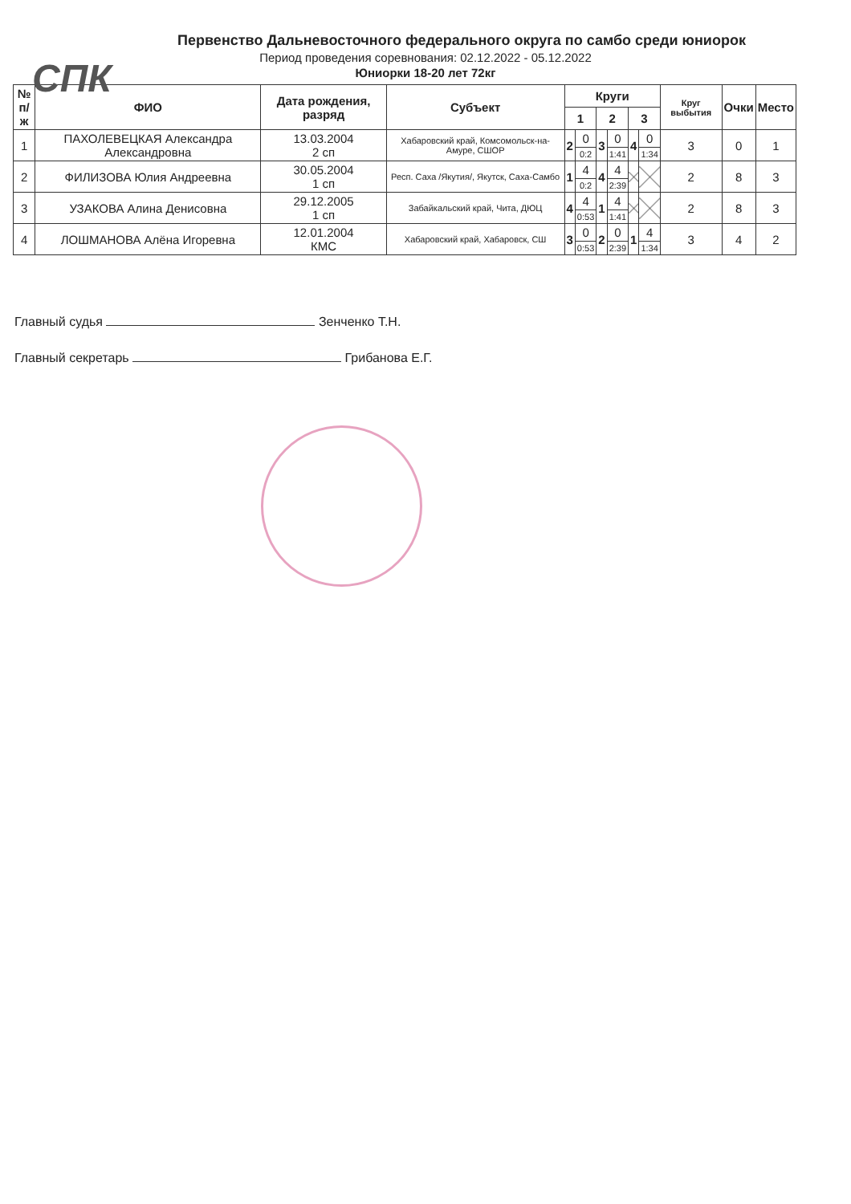СПК
Первенство Дальневосточного федерального округа по самбо среди юниорок
Период проведения соревнования: 02.12.2022 - 05.12.2022
Юниорки 18-20 лет 72кг
| № п/ж | ФИО | Дата рождения, разряд | Субъект | Круги | | | | | | Круг выбытия | Очки | Место |
| --- | --- | --- | --- | --- | --- | --- | --- | --- | --- | --- | --- | --- |
| | | | | 1 | | 2 | | 3 | | | | |
| 1 | ПАХОЛЕВЕЦКАЯ Александра Александровна | 13.03.2004 2 сп | Хабаровский край, Комсомольск-на-Амуре, СШОР | 2 | 0 | 3 | 0 | 4 | 0 | 3 | 0 | 1 |
| | | | | | 0:2 | | 1:41 | | 1:34 | | | |
| 2 | ФИЛИЗОВА Юлия Андреевна | 30.05.2004 1 сп | Респ. Саха /Якутия/, Якутск, Саха-Самбо | 1 | 4 | 4 | 4 | | | 2 | 8 | 3 |
| | | | | | 0:2 | | 2:39 | | | | | |
| 3 | УЗАКОВА Алина Денисовна | 29.12.2005 1 сп | Забайкальский край, Чита, ДЮЦ | 4 | 4 | 1 | 4 | | | 2 | 8 | 3 |
| | | | | | 0:53 | | 1:41 | | | | | |
| 4 | ЛОШМАНОВА Алёна Игоревна | 12.01.2004 КМС | Хабаровский край, Хабаровск, СШ | 3 | 0 | 2 | 0 | 1 | 4 | 3 | 4 | 2 |
| | | | | | 0:53 | | 2:39 | | 1:34 | | | |
Главный судья Зенченко Т.Н.
Главный секретарь Грибанова Е.Г.